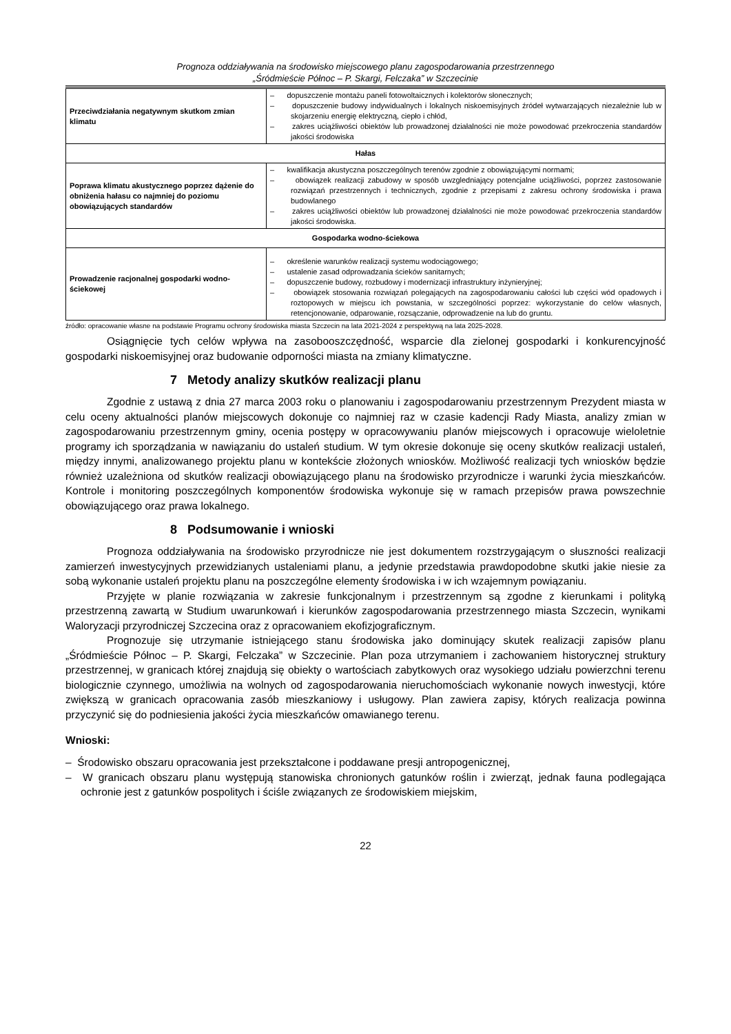Prognoza oddziaływania na środowisko miejscowego planu zagospodarowania przestrzennego
„Śródmieście Północ – P. Skargi, Felczaka” w Szczecinie
| Przeciwdziałania negatywnym skutkom zmian klimatu | – dopuszczenie montażu paneli fotowoltaicznych i kolektorów słonecznych; – dopuszczenie budowy indywidualnych i lokalnych niskoemisyjnych źródeł wytwarzających niezależnie lub w skojarzeniu energię elektryczną, ciepło i chłód, – zakres uciążliwości obiektów lub prowadzonej działalności nie może powodować przekroczenia standardów jakości środowiska |
| Hałas | |
| Poprawa klimatu akustycznego poprzez dążenie do obniżenia hałasu co najmniej do poziomu obowiązujących standardów | – kwalifikacja akustyczna poszczególnych terenów zgodnie z obowiązującymi normami; – obowiązek realizacji zabudowy w sposób uwzgledniający potencjalne uciążliwości, poprzez zastosowanie rozwiązań przestrzennych i technicznych, zgodnie z przepisami z zakresu ochrony środowiska i prawa budowlanego – zakres uciążliwości obiektów lub prowadzonej działalności nie może powodować przekroczenia standardów jakości środowiska. |
| Gospodarka wodno-ściekowa | |
| Prowadzenie racjonalnej gospodarki wodno-ściekowej | – określenie warunków realizacji systemu wodociągowego; – ustalenie zasad odprowadzania ścieków sanitarnych; – dopuszczenie budowy, rozbudowy i modernizacji infrastruktury inżynieryjnej; – obowiązek stosowania rozwiązań polegających na zagospodarowaniu całości lub części wód opadowych i roztopowych w miejscu ich powstania, w szczególności poprzez: wykorzystanie do celów własnych, retencjonowanie, odparowanie, rozsączanie, odprowadzenie na lub do gruntu. |
źródło: opracowanie własne na podstawie Programu ochrony środowiska miasta Szczecin na lata 2021-2024 z perspektywą na lata 2025-2028.
Osiągnięcie tych celów wpływa na zasobooszczędność, wsparcie dla zielonej gospodarki i konkurencyjność gospodarki niskoemisyjnej oraz budowanie odporności miasta na zmiany klimatyczne.
7 Metody analizy skutków realizacji planu
Zgodnie z ustawą z dnia 27 marca 2003 roku o planowaniu i zagospodarowaniu przestrzennym Prezydent miasta w celu oceny aktualności planów miejscowych dokonuje co najmniej raz w czasie kadencji Rady Miasta, analizy zmian w zagospodarowaniu przestrzennym gminy, ocenia postępy w opracowywaniu planów miejscowych i opracowuje wieloletnie programy ich sporządzania w nawiązaniu do ustaleń studium. W tym okresie dokonuje się oceny skutków realizacji ustaleń, między innymi, analizowanego projektu planu w kontekście złożonych wniosków. Możliwość realizacji tych wniosków będzie również uzależniona od skutków realizacji obowiązującego planu na środowisko przyrodnicze i warunki życia mieszkańców. Kontrole i monitoring poszczególnych komponentów środowiska wykonuje się w ramach przepisów prawa powszechnie obowiązującego oraz prawa lokalnego.
8 Podsumowanie i wnioski
Prognoza oddziaływania na środowisko przyrodnicze nie jest dokumentem rozstrzygającym o słuszności realizacji zamierzeń inwestycyjnych przewidzianych ustaleniami planu, a jedynie przedstawia prawdopodobne skutki jakie niesie za sobą wykonanie ustaleń projektu planu na poszczególne elementy środowiska i w ich wzajemnym powiązaniu.
Przyjęte w planie rozwiązania w zakresie funkcjonalnym i przestrzennym są zgodne z kierunkami i polityką przestrzenną zawartą w Studium uwarunkowań i kierunków zagospodarowania przestrzennego miasta Szczecin, wynikami Waloryzacji przyrodniczej Szczecina oraz z opracowaniem ekofizjograficznym.
Prognozuje się utrzymanie istniejącego stanu środowiska jako dominujący skutek realizacji zapisów planu „Śródmieście Północ – P. Skargi, Felczaka” w Szczecinie. Plan poza utrzymaniem i zachowaniem historycznej struktury przestrzennej, w granicach której znajdują się obiekty o wartościach zabytkowych oraz wysokiego udziału powierzchni terenu biologicznie czynnego, umożliwia na wolnych od zagospodarowania nieruchomościach wykonanie nowych inwestycji, które zwiększą w granicach opracowania zasób mieszkaniowy i usługowy. Plan zawiera zapisy, których realizacja powinna przyczynić się do podniesienia jakości życia mieszkańców omawianego terenu.
Wnioski:
– Środowisko obszaru opracowania jest przekształcone i poddawane presji antropogenicznej,
– W granicach obszaru planu występują stanowiska chronionych gatunków roślin i zwierząt, jednak fauna podlegająca ochronie jest z gatunków pospolitych i ściśle związanych ze środowiskiem miejskim,
22